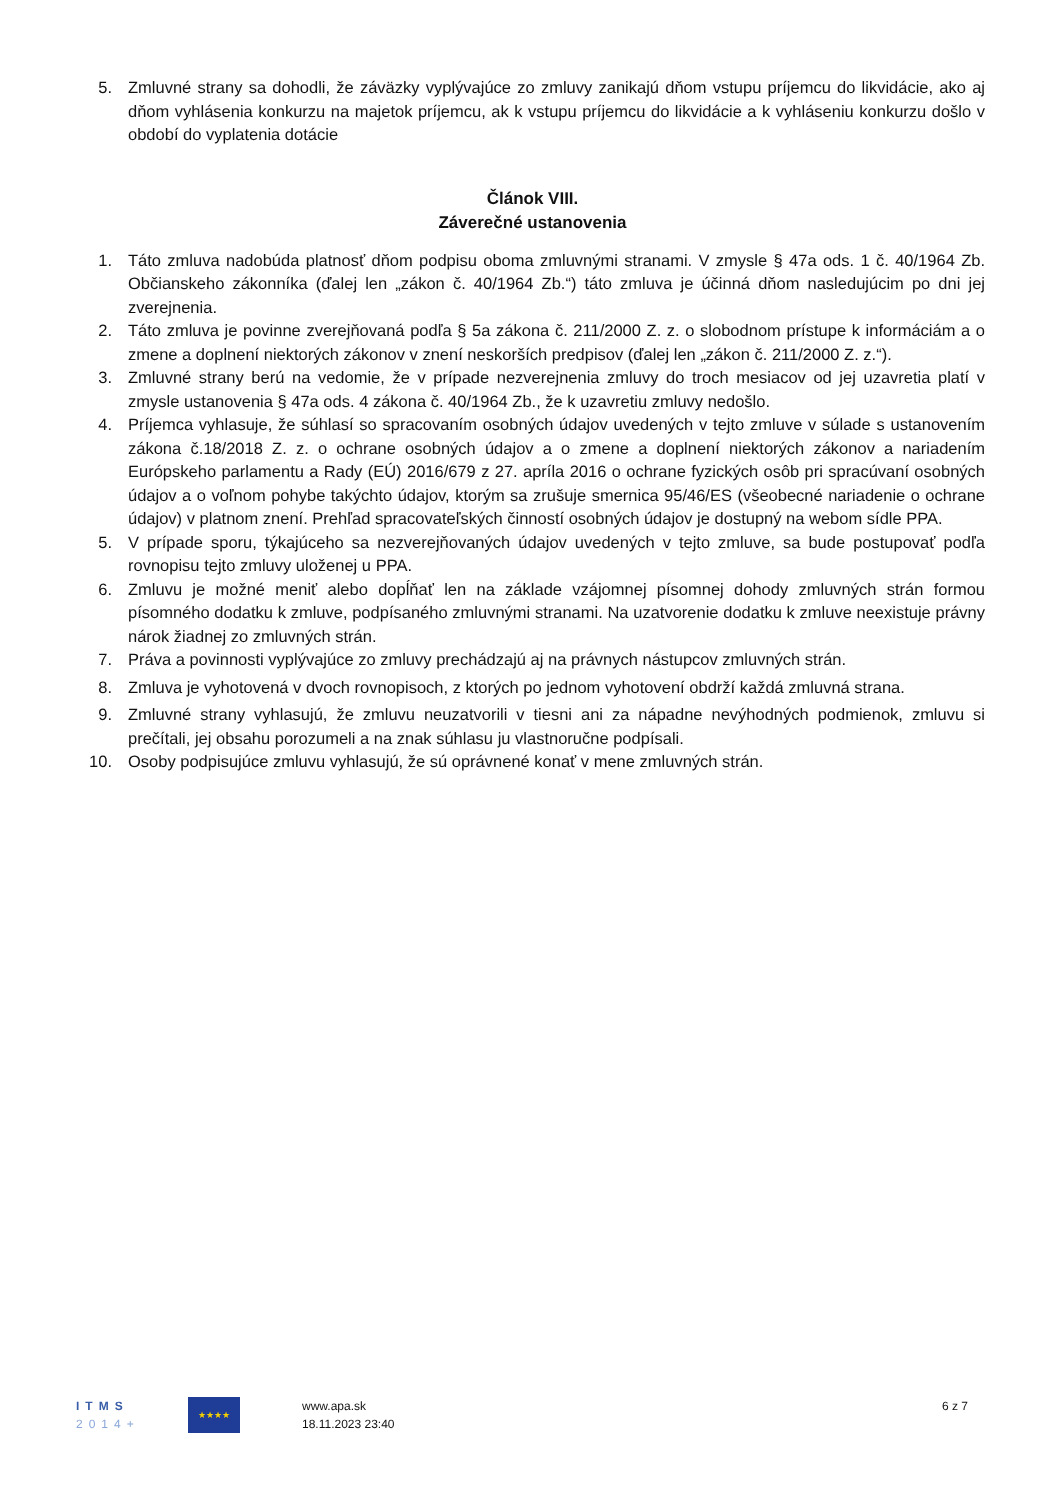5. Zmluvné strany sa dohodli, že záväzky vyplývajúce zo zmluvy zanikajú dňom vstupu príjemcu do likvidácie, ako aj dňom vyhlásenia konkurzu na majetok príjemcu, ak k vstupu príjemcu do likvidácie a k vyhláseniu konkurzu došlo v období do vyplatenia dotácie
Článok VIII.
Záverečné ustanovenia
1. Táto zmluva nadobúda platnosť dňom podpisu oboma zmluvnými stranami. V zmysle § 47a ods. 1 č. 40/1964 Zb. Občianskeho zákonníka (ďalej len „zákon č. 40/1964 Zb.“) táto zmluva je účinná dňom nasledujúcim po dni jej zverejnenia.
2. Táto zmluva je povinne zverejňovaná podľa § 5a zákona č. 211/2000 Z. z. o slobodnom prístupe k informáciám a o zmene a doplnení niektorých zákonov v znení neskorších predpisov (ďalej len „zákon č. 211/2000 Z. z.“).
3. Zmluvné strany berú na vedomie, že v prípade nezverejnenia zmluvy do troch mesiacov od jej uzavretia platí v zmysle ustanovenia § 47a ods. 4 zákona č. 40/1964 Zb., že k uzavretiu zmluvy nedošlo.
4. Príjemca vyhlasuje, že súhlasí so spracovaním osobných údajov uvedených v tejto zmluve v súlade s ustanovením zákona č.18/2018 Z. z. o ochrane osobných údajov a o zmene a doplnení niektorých zákonov a nariadením Európskeho parlamentu a Rady (EÚ) 2016/679 z 27. apríla 2016 o ochrane fyzických osôb pri spracúvaní osobných údajov a o voľnom pohybe takýchto údajov, ktorým sa zrušuje smernica 95/46/ES (všeobecné nariadenie o ochrane údajov) v platnom znení. Prehľad spracovateľských činností osobných údajov je dostupný na webom sídle PPA.
5. V prípade sporu, týkajúceho sa nezverejňovaných údajov uvedených v tejto zmluve, sa bude postupovať podľa rovnopisu tejto zmluvy uloženej u PPA.
6. Zmluvu je možné meniť alebo dopĺňať len na základe vzájomnej písomnej dohody zmluvných strán formou písomného dodatku k zmluve, podpísaného zmluvnými stranami. Na uzatvorenie dodatku k zmluve neexistuje právny nárok žiadnej zo zmluvných strán.
7. Práva a povinnosti vyplývajúce zo zmluvy prechádzajú aj na právnych nástupcov zmluvných strán.
8. Zmluva je vyhotovená v dvoch rovnopisoch, z ktorých po jednom vyhotovení obdrží každá zmluvná strana.
9. Zmluvné strany vyhlasujú, že zmluvu neuzatvorili v tiesni ani za nápadne nevýhodných podmienok, zmluvu si prečítali, jej obsahu porozumeli a na znak súhlasu ju vlastnoručne podpísali.
10. Osoby podpisujúce zmluvu vyhlasujú, že sú oprávnené konať v mene zmluvných strán.
ITMS
2014+
★★★★
www.apa.sk
18.11.2023 23:40
6 z 7